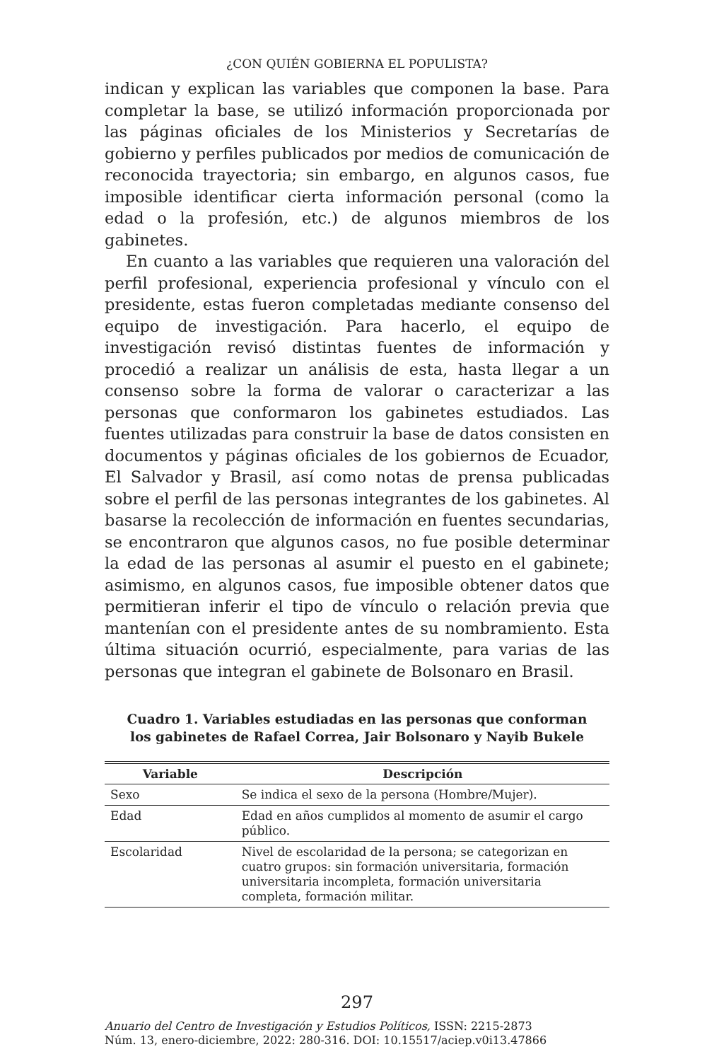¿CON QUIÉN GOBIERNA EL POPULISTA?
indican y explican las variables que componen la base. Para completar la base, se utilizó información proporcionada por las páginas oficiales de los Ministerios y Secretarías de gobierno y perfiles publicados por medios de comunicación de reconocida trayectoria; sin embargo, en algunos casos, fue imposible identificar cierta información personal (como la edad o la profesión, etc.) de algunos miembros de los gabinetes.
En cuanto a las variables que requieren una valoración del perfil profesional, experiencia profesional y vínculo con el presidente, estas fueron completadas mediante consenso del equipo de investigación. Para hacerlo, el equipo de investigación revisó distintas fuentes de información y procedió a realizar un análisis de esta, hasta llegar a un consenso sobre la forma de valorar o caracterizar a las personas que conformaron los gabinetes estudiados. Las fuentes utilizadas para construir la base de datos consisten en documentos y páginas oficiales de los gobiernos de Ecuador, El Salvador y Brasil, así como notas de prensa publicadas sobre el perfil de las personas integrantes de los gabinetes. Al basarse la recolección de información en fuentes secundarias, se encontraron que algunos casos, no fue posible determinar la edad de las personas al asumir el puesto en el gabinete; asimismo, en algunos casos, fue imposible obtener datos que permitieran inferir el tipo de vínculo o relación previa que mantenían con el presidente antes de su nombramiento. Esta última situación ocurrió, especialmente, para varias de las personas que integran el gabinete de Bolsonaro en Brasil.
Cuadro 1. Variables estudiadas en las personas que conforman los gabinetes de Rafael Correa, Jair Bolsonaro y Nayib Bukele
| Variable | Descripción |
| --- | --- |
| Sexo | Se indica el sexo de la persona (Hombre/Mujer). |
| Edad | Edad en años cumplidos al momento de asumir el cargo público. |
| Escolaridad | Nivel de escolaridad de la persona; se categorizan en cuatro grupos: sin formación universitaria, formación universitaria incompleta, formación universitaria completa, formación militar. |
297
Anuario del Centro de Investigación y Estudios Políticos, ISSN: 2215-2873
Núm. 13, enero-diciembre, 2022: 280-316. DOI: 10.15517/aciep.v0i13.47866